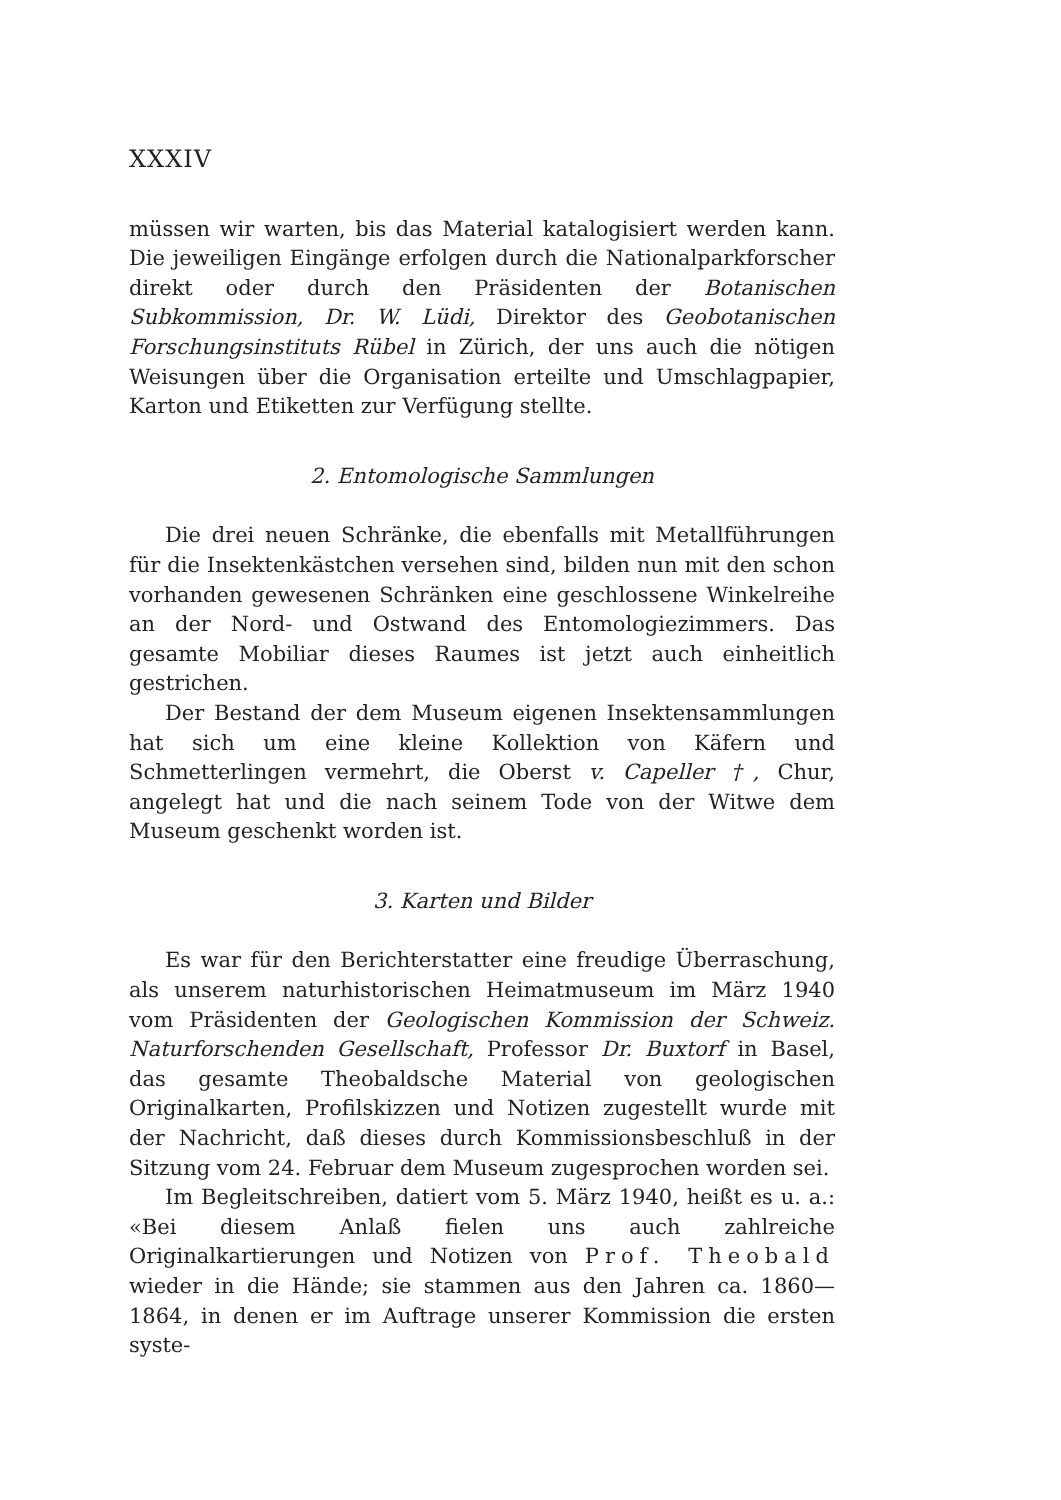XXXIV
müssen wir warten, bis das Material katalogisiert werden kann. Die jeweiligen Eingänge erfolgen durch die Nationalparkforscher direkt oder durch den Präsidenten der Botanischen Subkommission, Dr. W. Lüdi, Direktor des Geobotanischen Forschungsinstituts Rübel in Zürich, der uns auch die nötigen Weisungen über die Organisation erteilte und Umschlagpapier, Karton und Etiketten zur Verfügung stellte.
2. Entomologische Sammlungen
Die drei neuen Schränke, die ebenfalls mit Metallführungen für die Insektenkästchen versehen sind, bilden nun mit den schon vorhanden gewesenen Schränken eine geschlossene Winkelreihe an der Nord- und Ostwand des Entomologiezimmers. Das gesamte Mobiliar dieses Raumes ist jetzt auch einheitlich gestrichen.
Der Bestand der dem Museum eigenen Insektensammlungen hat sich um eine kleine Kollektion von Käfern und Schmetterlingen vermehrt, die Oberst v. Capeller †, Chur, angelegt hat und die nach seinem Tode von der Witwe dem Museum geschenkt worden ist.
3. Karten und Bilder
Es war für den Berichterstatter eine freudige Überraschung, als unserem naturhistorischen Heimatmuseum im März 1940 vom Präsidenten der Geologischen Kommission der Schweiz. Naturforschenden Gesellschaft, Professor Dr. Buxtorf in Basel, das gesamte Theobaldsche Material von geologischen Originalkarten, Profilskizzen und Notizen zugestellt wurde mit der Nachricht, daß dieses durch Kommissionsbeschluß in der Sitzung vom 24. Februar dem Museum zugesprochen worden sei.
Im Begleitschreiben, datiert vom 5. März 1940, heißt es u. a.: «Bei diesem Anlaß fielen uns auch zahlreiche Originalkartierungen und Notizen von Prof. Theobald wieder in die Hände; sie stammen aus den Jahren ca. 1860—1864, in denen er im Auftrage unserer Kommission die ersten syste-